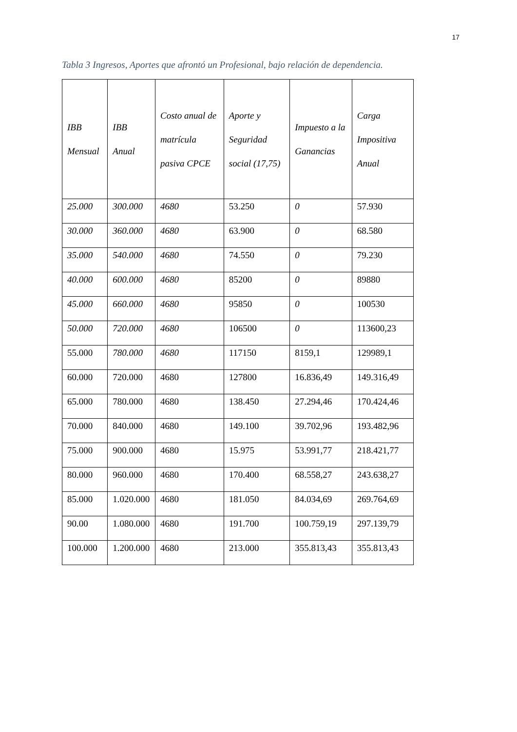17
Tabla 3 Ingresos, Aportes que afrontó un Profesional, bajo relación de dependencia.
| IBB Mensual | IBB Anual | Costo anual de matrícula pasiva CPCE | Aporte y Seguridad social (17,75) | Impuesto a la Ganancias | Carga Impositiva Anual |
| --- | --- | --- | --- | --- | --- |
| 25.000 | 300.000 | 4680 | 53.250 | 0 | 57.930 |
| 30.000 | 360.000 | 4680 | 63.900 | 0 | 68.580 |
| 35.000 | 540.000 | 4680 | 74.550 | 0 | 79.230 |
| 40.000 | 600.000 | 4680 | 85200 | 0 | 89880 |
| 45.000 | 660.000 | 4680 | 95850 | 0 | 100530 |
| 50.000 | 720.000 | 4680 | 106500 | 0 | 113600,23 |
| 55.000 | 780.000 | 4680 | 117150 | 8159,1 | 129989,1 |
| 60.000 | 720.000 | 4680 | 127800 | 16.836,49 | 149.316,49 |
| 65.000 | 780.000 | 4680 | 138.450 | 27.294,46 | 170.424,46 |
| 70.000 | 840.000 | 4680 | 149.100 | 39.702,96 | 193.482,96 |
| 75.000 | 900.000 | 4680 | 15.975 | 53.991,77 | 218.421,77 |
| 80.000 | 960.000 | 4680 | 170.400 | 68.558,27 | 243.638,27 |
| 85.000 | 1.020.000 | 4680 | 181.050 | 84.034,69 | 269.764,69 |
| 90.00 | 1.080.000 | 4680 | 191.700 | 100.759,19 | 297.139,79 |
| 100.000 | 1.200.000 | 4680 | 213.000 | 355.813,43 | 355.813,43 |